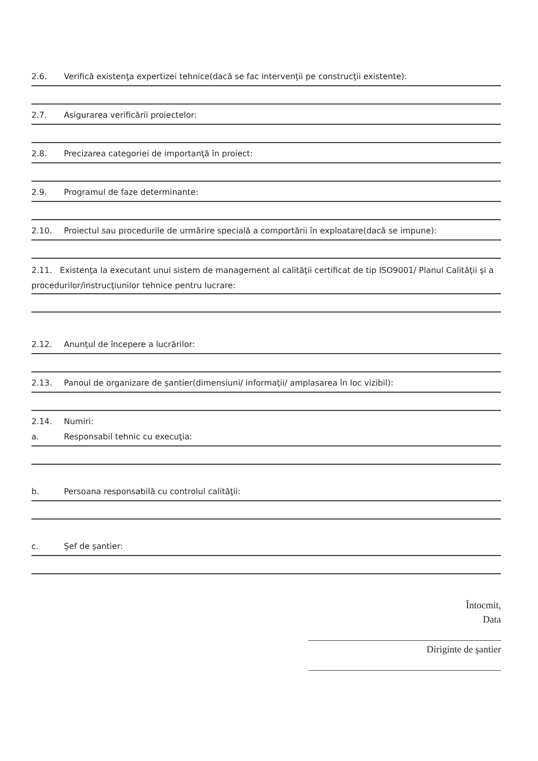2.6. Verifică existenţa expertizei tehnice(dacă se fac intervenţii pe construcţii existente):
2.7. Asigurarea verificării proiectelor:
2.8. Precizarea categoriei de importanţă în proiect:
2.9. Programul de faze determinante:
2.10. Proiectul sau procedurile de urmărire specială a comportării în exploatare(dacă se impune):
2.11. Existenţa la executant unui sistem de management al calităţii certificat de tip ISO9001/ Planul Calităţii şi a procedurilor/instrucţiunilor tehnice pentru lucrare:
2.12. Anunţul de începere a lucrărilor:
2.13. Panoul de organizare de şantier(dimensiuni/ informaţii/ amplasarea în loc vizibil):
2.14. Numiri:
a. Responsabil tehnic cu execuţia:
b. Persoana responsabilă cu controlul calităţii:
c. Şef de şantier:
Întocmit,
Data
Diriginte de şantier